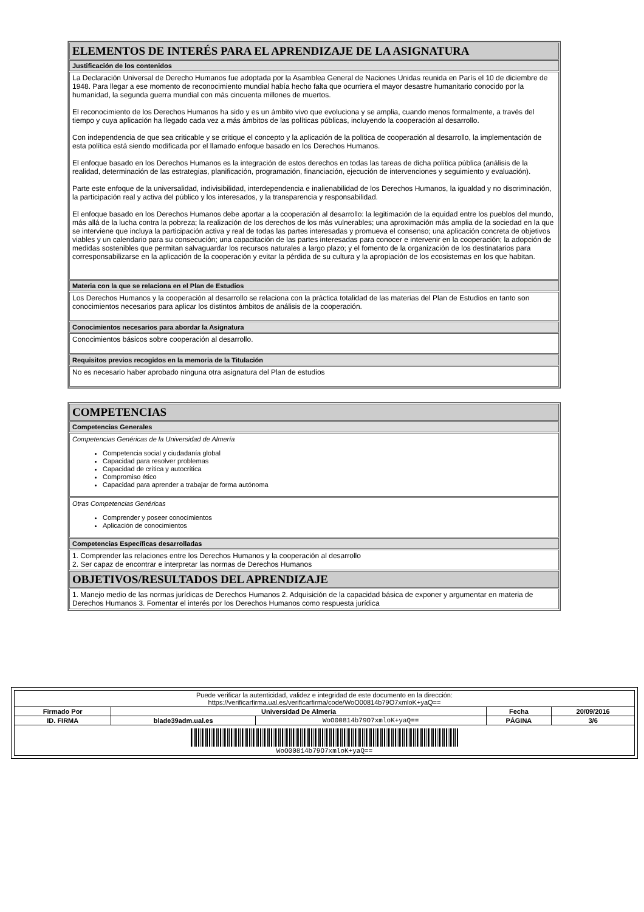ELEMENTOS DE INTERÉS PARA EL APRENDIZAJE DE LA ASIGNATURA
Justificación de los contenidos
La Declaración Universal de Derecho Humanos fue adoptada por la Asamblea General de Naciones Unidas reunida en París el 10 de diciembre de 1948. Para llegar a ese momento de reconocimiento mundial había hecho falta que ocurriera el mayor desastre humanitario conocido por la humanidad, la segunda guerra mundial con más cincuenta millones de muertos.
El reconocimiento de los Derechos Humanos ha sido y es un ámbito vivo que evoluciona y se amplia, cuando menos formalmente, a través del tiempo y cuya aplicación ha llegado cada vez a más ámbitos de las políticas públicas, incluyendo la cooperación al desarrollo.
Con independencia de que sea criticable y se critique el concepto y la aplicación de la política de cooperación al desarrollo, la implementación de esta política está siendo modificada por el llamado enfoque basado en los Derechos Humanos.
El enfoque basado en los Derechos Humanos es la integración de estos derechos en todas las tareas de dicha política pública (análisis de la realidad, determinación de las estrategias, planificación, programación, financiación, ejecución de intervenciones y seguimiento y evaluación).
Parte este enfoque de la universalidad, indivisibilidad, interdependencia e inalienabilidad de los Derechos Humanos, la igualdad y no discriminación, la participación real y activa del público y los interesados, y la transparencia y responsabilidad.
El enfoque basado en los Derechos Humanos debe aportar a la cooperación al desarrollo: la legitimación de la equidad entre los pueblos del mundo, más allá de la lucha contra la pobreza; la realización de los derechos de los más vulnerables; una aproximación más amplia de la sociedad en la que se interviene que incluya la participación activa y real de todas las partes interesadas y promueva el consenso; una aplicación concreta de objetivos viables y un calendario para su consecución; una capacitación de las partes interesadas para conocer e intervenir en la cooperación; la adopción de medidas sostenibles que permitan salvaguardar los recursos naturales a largo plazo; y el fomento de la organización de los destinatarios para corresponsabilizarse en la aplicación de la cooperación y evitar la pérdida de su cultura y la apropiación de los ecosistemas en los que habitan.
Materia con la que se relaciona en el Plan de Estudios
Los Derechos Humanos y la cooperación al desarrollo se relaciona con la práctica totalidad de las materias del Plan de Estudios en tanto son conocimientos necesarios para aplicar los distintos ámbitos de análisis de la cooperación.
Conocimientos necesarios para abordar la Asignatura
Conocimientos básicos sobre cooperación al desarrollo.
Requisitos previos recogidos en la memoria de la Titulación
No es necesario haber aprobado ninguna otra asignatura del Plan de estudios
COMPETENCIAS
Competencias Generales
Competencias Genéricas de la Universidad de Almería
Competencia social y ciudadanía global
Capacidad para resolver problemas
Capacidad de crítica y autocrítica
Compromiso ético
Capacidad para aprender a trabajar de forma autónoma
Otras Competencias Genéricas
Comprender y poseer conocimientos
Aplicación de conocimientos
Competencias Específicas desarrolladas
1. Comprender las relaciones entre los Derechos Humanos y la cooperación al desarrollo
2. Ser capaz de encontrar e interpretar las normas de Derechos Humanos
OBJETIVOS/RESULTADOS DEL APRENDIZAJE
1. Manejo medio de las normas jurídicas de Derechos Humanos 2. Adquisición de la capacidad básica de exponer y argumentar en materia de Derechos Humanos 3. Fomentar el interés por los Derechos Humanos como respuesta jurídica
| Puede verificar la autenticidad, validez e integridad de este documento en la dirección: https://verificarfirma.ual.es/verificarfirma/code/WoO00814b79O7xmloK+yaQ== | | | | |
| Firmado Por | Universidad De Almeria | | Fecha | 20/09/2016 |
| ID. FIRMA | blade39adm.ual.es | WoO00814b79O7xmloK+yaQ== | PÁGINA | 3/6 |
| WoO00814b79O7xmloK+yaQ== | | | | |